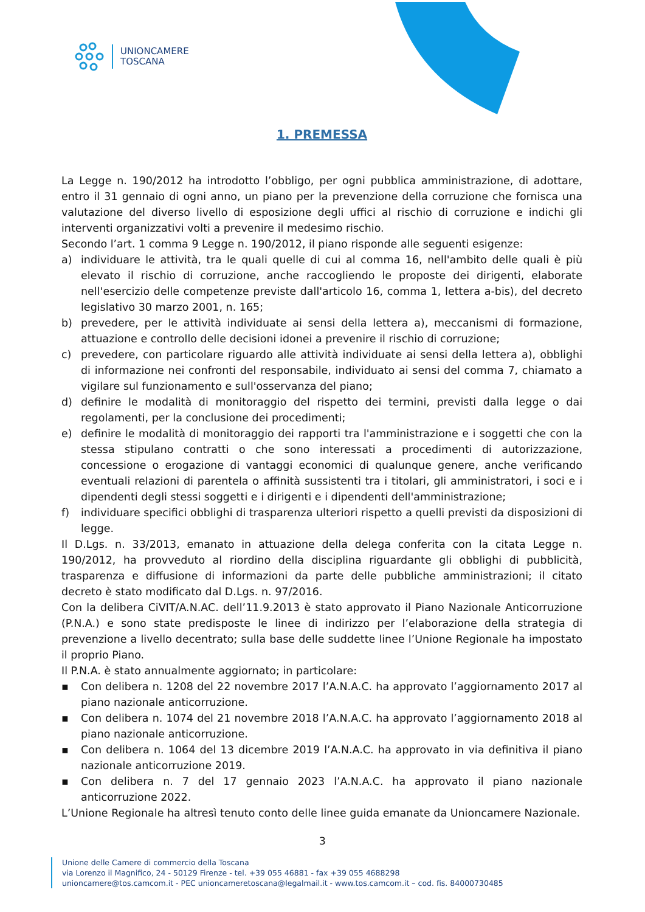UNIONCAMERE
TOSCANA
1. PREMESSA
La Legge n. 190/2012 ha introdotto l’obbligo, per ogni pubblica amministrazione, di adottare, entro il 31 gennaio di ogni anno, un piano per la prevenzione della corruzione che fornisca una valutazione del diverso livello di esposizione degli uffici al rischio di corruzione e indichi gli interventi organizzativi volti a prevenire il medesimo rischio.
Secondo l’art. 1 comma 9 Legge n. 190/2012, il piano risponde alle seguenti esigenze:
a) individuare le attività, tra le quali quelle di cui al comma 16, nell'ambito delle quali è più elevato il rischio di corruzione, anche raccogliendo le proposte dei dirigenti, elaborate nell'esercizio delle competenze previste dall'articolo 16, comma 1, lettera a-bis), del decreto legislativo 30 marzo 2001, n. 165;
b) prevedere, per le attività individuate ai sensi della lettera a), meccanismi di formazione, attuazione e controllo delle decisioni idonei a prevenire il rischio di corruzione;
c) prevedere, con particolare riguardo alle attività individuate ai sensi della lettera a), obblighi di informazione nei confronti del responsabile, individuato ai sensi del comma 7, chiamato a vigilare sul funzionamento e sull'osservanza del piano;
d) definire le modalità di monitoraggio del rispetto dei termini, previsti dalla legge o dai regolamenti, per la conclusione dei procedimenti;
e) definire le modalità di monitoraggio dei rapporti tra l'amministrazione e i soggetti che con la stessa stipulano contratti o che sono interessati a procedimenti di autorizzazione, concessione o erogazione di vantaggi economici di qualunque genere, anche verificando eventuali relazioni di parentela o affinità sussistenti tra i titolari, gli amministratori, i soci e i dipendenti degli stessi soggetti e i dirigenti e i dipendenti dell'amministrazione;
f) individuare specifici obblighi di trasparenza ulteriori rispetto a quelli previsti da disposizioni di legge.
Il D.Lgs. n. 33/2013, emanato in attuazione della delega conferita con la citata Legge n. 190/2012, ha provveduto al riordino della disciplina riguardante gli obblighi di pubblicità, trasparenza e diffusione di informazioni da parte delle pubbliche amministrazioni; il citato decreto è stato modificato dal D.Lgs. n. 97/2016.
Con la delibera CiVIT/A.N.AC. dell’11.9.2013 è stato approvato il Piano Nazionale Anticorruzione (P.N.A.) e sono state predisposte le linee di indirizzo per l’elaborazione della strategia di prevenzione a livello decentrato; sulla base delle suddette linee l’Unione Regionale ha impostato il proprio Piano.
Il P.N.A. è stato annualmente aggiornato; in particolare:
▪ Con delibera n. 1208 del 22 novembre 2017 l’A.N.A.C. ha approvato l’aggiornamento 2017 al piano nazionale anticorruzione.
▪ Con delibera n. 1074 del 21 novembre 2018 l’A.N.A.C. ha approvato l’aggiornamento 2018 al piano nazionale anticorruzione.
▪ Con delibera n. 1064 del 13 dicembre 2019 l’A.N.A.C. ha approvato in via definitiva il piano nazionale anticorruzione 2019.
▪ Con delibera n. 7 del 17 gennaio 2023 l’A.N.A.C. ha approvato il piano nazionale anticorruzione 2022.
L’Unione Regionale ha altresì tenuto conto delle linee guida emanate da Unioncamere Nazionale.
3
Unione delle Camere di commercio della Toscana
via Lorenzo il Magnifico, 24 - 50129 Firenze - tel. +39 055 46881 - fax +39 055 4688298
unioncamere@tos.camcom.it - PEC unioncameretoscana@legalmail.it - www.tos.camcom.it – cod. fis. 84000730485